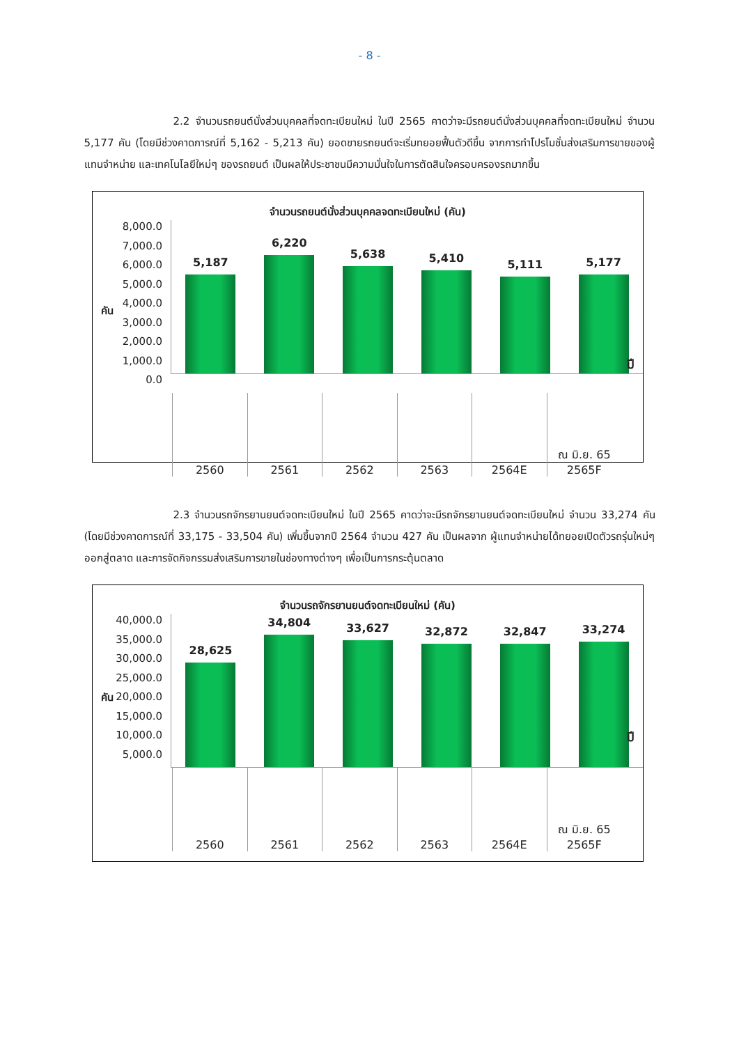- 8 -
2.2 จำนวนรถยนต์นั่งส่วนบุคคลที่จดทะเบียนใหม่ ในปี 2565 คาดว่าจะมีรถยนต์นั่งส่วนบุคคลที่จดทะเบียนใหม่ จำนวน 5,177 คัน (โดยมีช่วงคาดการณ์ที่ 5,162 - 5,213 คัน) ยอดขายรถยนต์จะเริ่มทยอยฟื้นตัวดีขึ้น จากการทำโปรโมชั่นส่งเสริมการขายของผู้แทนจำหน่าย และเทคโนโลยีใหม่ๆ ของรถยนต์ เป็นผลให้ประชาชนมีความมั่นใจในการตัดสินใจครอบครองรถมากขึ้น
จำนวนรถยนต์นั่งส่วนบุคคลจดทะเบียนใหม่ (คัน)
คัน
ปี
8,000.0
7,000.0
6,000.0
5,000.0
4,000.0
3,000.0
2,000.0
1,000.0
0.0
5,187
6,220
5,638
5,410
5,111
5,177
2560 2561 2562 2563 2564E ณ มิ.ย. 65
2565F
2.3 จำนวนรถจักรยานยนต์จดทะเบียนใหม่ ในปี 2565 คาดว่าจะมีรถจักรยานยนต์จดทะเบียนใหม่ จำนวน 33,274 คัน (โดยมีช่วงคาดการณ์ที่ 33,175 - 33,504 คัน) เพิ่มขึ้นจากปี 2564 จำนวน 427 คัน เป็นผลจาก ผู้แทนจำหน่ายได้ทยอยเปิดตัวรถรุ่นใหม่ๆ ออกสู่ตลาด และการจัดกิจกรรมส่งเสริมการขายในช่องทางต่างๆ เพื่อเป็นการกระตุ้นตลาด
จำนวนรถจักรยานยนต์จดทะเบียนใหม่ (คัน)
คัน
ปี
40,000.0
35,000.0
30,000.0
25,000.0
20,000.0
15,000.0
10,000.0
5,000.0
28,625
34,804
33,627
32,872
32,847
33,274
2560 2561 2562 2563 2564E ณ มิ.ย. 65
2565F